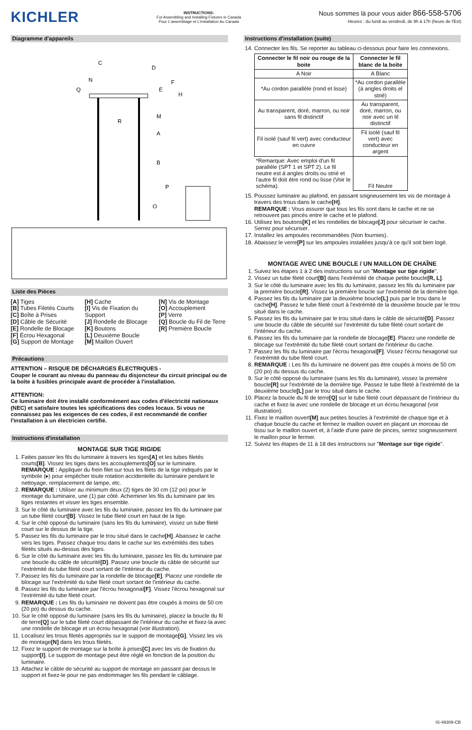KICHLER
INSTRUCTIONS:
For Assembling and Installing Fixtures in Canada
Pour L'assemblage et L'installation Au Canada
Nous sommes là pour vous aider 866-558-5706
Heures : du lundi au vendredi, de 9h à 17h (heure de l'Est)
Diagramme d'appareils
C
D
F
E
H
Q
M
R
A
B
P
O
N
Liste des Pièces
[A] Tiges
[B] Tubes Filetés Courts
[C] Boîte à Prises
[D] Câble de Sécurité
[E] Rondelle de Blocage
[F] Écrou Hexagonal
[G] Support de Montage
[H] Cache
[I] Vis de Fixation du Support
[J] Rondelle de Blocage
[K] Boutons
[L] Deuxième Boucle
[M] Maillon Ouvert
[N] Vis de Montage
[O] Accouplement
[P] Verre
[Q] Boucle du Fil de Terre
[R] Première Boucle
Précautions
ATTENTION – RISQUE DE DÉCHARGES ÉLECTRIQUES -
Couper le courant au niveau du panneau du disjoncteur du circuit principal ou de la boîte à fusibles principale avant de procéder à l'installation.
ATTENTION:
Ce luminaire doit être installé conformément aux codes d'électricité nationaux (NEC) et satisfaire toutes les spécifications des codes locaux. Si vous ne connaissez pas les exigences de ces codes, il est recommandé de confier l'installation à un électricien certifié.
Instructions d'installation
MONTAGE SUR TIGE RIGIDE
1. Faites passer les fils du luminaire à travers les tiges[A] et les tubes filetés courts[B]. Vissez les tiges dans les accouplements[O] sur le luminaire. REMARQUE : Appliquer du frein filet sur tous les filets de la tige indiqués par le symbole (▸) pour empêcher toute rotation accidentelle du luminaire pendant le nettoyage, remplacement de lampe, etc.
2. REMARQUE : Utiliser au minimum deux (2) tiges de 30 cm (12 po) pour le montage du luminaire, une (1) par côté. Acheminer les fils du luminaire par les tiges restantes et visser les tiges ensemble.
3. Sur le côté du luminaire avec les fils du luminaire, passez les fils du luminaire par un tube fileté court[B]. Vissez le tube fileté court en haut de la tige.
4. Sur le côté opposé du luminaire (sans les fils du luminaire), vissez un tube fileté court sur le dessus de la tige.
5. Passez les fils du luminaire par le trou situé dans le cache[H]. Abaissez le cache vers les tiges. Passez chaque trou dans le cache sur les extrémités des tubes filetés situés au-dessus des tiges.
6. Sur le côté du luminaire avec les fils du luminaire, passez les fils du luminaire par une boucle du câble de sécurité[D]. Passez une boucle du câble de sécurité sur l'extrémité du tube fileté court sortant de l'intérieur du cache.
7. Passez les fils du luminaire par la rondelle de blocage[E]. Placez une rondelle de blocage sur l'extrémité du tube fileté court sortant de l'intérieur du cache.
8. Passez les fils du luminaire par l'écrou hexagonal[F]. Vissez l'écrou hexagonal sur l'extrémité du tube fileté court.
9. REMARQUE : Les fils du luminaire ne doivent pas être coupés à moins de 50 cm (20 po) du dessus du cache.
10. Sur le côté opposé du luminaire (sans les fils du luminaire), placez la boucle du fil de terre[Q] sur le tube fileté court dépassant de l'intérieur du cache et fixez-la avec une rondelle de blocage et un écrou hexagonal (voir illustration).
11. Localisez les trous filetés appropriés sur le support de montage[G]. Vissez les vis de montage[N] dans les trous filetés.
12. Fixez le support de montage sur la boîte à prises[C] avec les vis de fixation du support[I]. Le support de montage peut être réglé en fonction de la position du luminaire.
13. Attachez le câble de sécurité au support de montage en passant par dessus le support et fixez-le pour ne pas endommager les fils pendant le câblage.
Instructions d'installation (suite)
14. Connecter les fils. Se reporter au tableau ci-dessous pour faire les connexions.
| Connecter le fil noir ou rouge de la boite | Connecter le fil blanc de la boîte |
| --- | --- |
| A Noir | A Blanc |
| *Au cordon parallèle (rond et lisse) | *Au cordon parallèle (à angles droits el strié) |
| Au transparent, doré, marron, ou noir sans fil distinctif | Au transparent, doré, marron, ou noir avec un til distinctif |
| Fil isolé (sauf fil vert) avec conducteur en cuivre | Fil isolé (sauf fil vert) avec conducteur en argent |
| *Remarque: Avec emploi d'un fil paralléle (SPT 1 et SPT 2). Le fil neutre est á angles droits ou strié et l'autre fil doit étre rond ou lisse (Voir le schéma). | Fil Neutre |
15. Poussez luminaire au plafond, en passant soigneusement les vis de montage à travers des trous dans le cache[H].
REMARQUE : Vous assurer que tous les fils sont dans le cache et ne se retrouvent pas pincés entre le cache et le plafond.
16. Utilisez les boutons[K] et les rondelles de blocage[J] pour sécuriser le cache. Serrez pour sécuriser.
17. Installez les ampoules recommandées (Non fournies).
18. Abaissez le verre[P] sur les ampoules installées jusqu'à ce qu'il soit bien logé.
MONTAGE AVEC UNE BOUCLE / UN MAILLON DE CHAÎNE
1. Suivez les étapes 1 à 2 des instructions sur un "Montage sur tige rigide".
2. Vissez un tube fileté court[B] dans l'extrémité de chaque petite boucle[R, L].
3. Sur le côté du luminaire avec les fils du luminaire, passez les fils du luminaire par la première boucle[R]. Vissez la première boucle sur l'extrémité de la dernière tige.
4. Passez les fils du luminaire par la deuxième boucle[L] puis par le trou dans le cache[H]. Passez le tube fileté court à l'extrémité de la deuxième boucle par le trou situé dans le cache.
5. Passez les fils du luminaire par le trou situé dans le câble de sécurité[D]. Passez une boucle du câble de sécurité sur l'extrémité du tube fileté court sortant de l'intérieur du cache.
6. Passez les fils du luminaire par la rondelle de blocage[E]. Placez une rondelle de blocage sur l'extrémité du tube fileté court sortant de l'intérieur du cache.
7. Passez les fils du luminaire par l'écrou hexagonal[F]. Vissez l'écrou hexagonal sur l'extrémité du tube fileté court.
8. REMARQUE : Les fils du luminaire ne doivent pas être coupés à moins de 50 cm (20 po) du dessus du cache.
9. Sur le côté opposé du luminaire (sans les fils du luminaire), vissez la première boucle[R] sur l'extrémité de la dernière tige. Passez le tube fileté à l'extrémité de la deuxième boucle[L] par le trou situé dans le cache.
10. Placez la boucle du fil de terre[Q] sur le tube fileté court dépassant de l'intérieur du cache et fixez-la avec une rondelle de blocage et un écrou hexagonal (voir illustration).
11. Fixez le maillon ouvert[M] aux petites boucles à l'extrémité de chaque tige et à chaque boucle du cache et fermez le maillon ouvert en plaçant un morceau de tissu sur le maillon ouvert et, à l'aide d'une paire de pinces, serrez soigneusement le maillon pour le fermer.
12. Suivez les étapes de 11 à 18 des instructions sur "Montage sur tige rigide".
IS-49309-CB